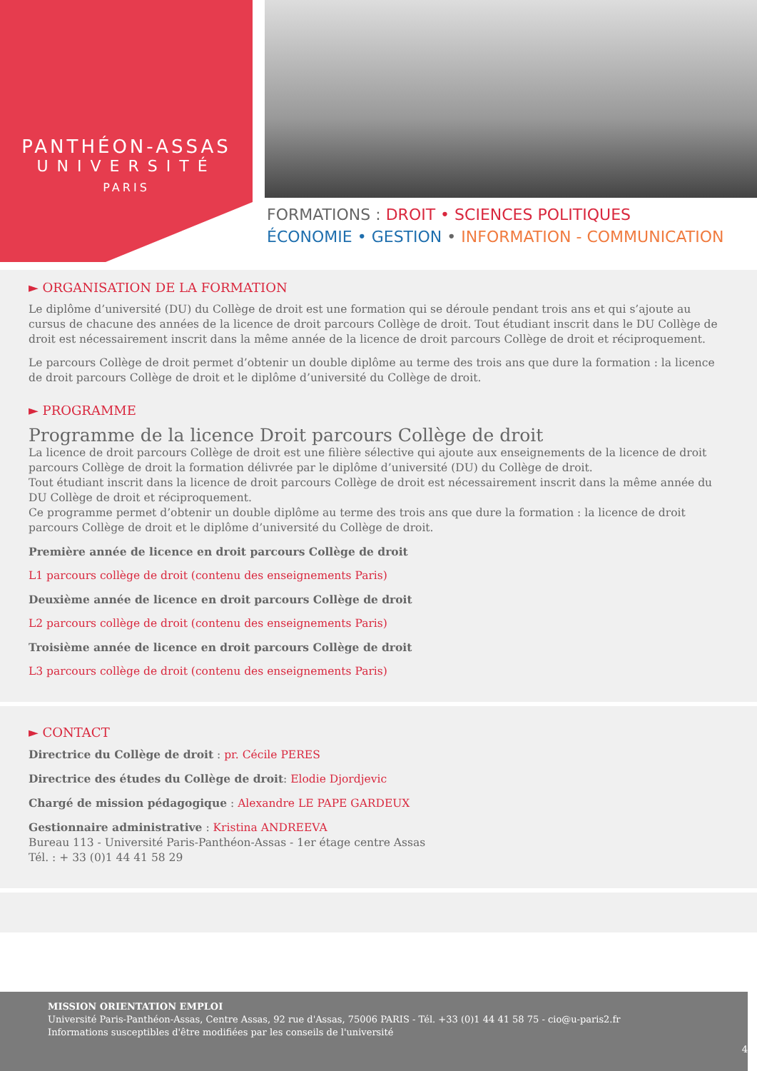PANTHÉON-ASSAS
UNIVERSITÉ
PARIS
FORMATIONS : DROIT • SCIENCES POLITIQUES
ÉCONOMIE • GESTION • INFORMATION - COMMUNICATION
► ORGANISATION DE LA FORMATION
Le diplôme d’université (DU) du Collège de droit est une formation qui se déroule pendant trois ans et qui s’ajoute au cursus de chacune des années de la licence de droit parcours Collège de droit. Tout étudiant inscrit dans le DU Collège de droit est nécessairement inscrit dans la même année de la licence de droit parcours Collège de droit et réciproquement.
Le parcours Collège de droit permet d’obtenir un double diplôme au terme des trois ans que dure la formation : la licence de droit parcours Collège de droit et le diplôme d’université du Collège de droit.
► PROGRAMME
Programme de la licence Droit parcours Collège de droit
La licence de droit parcours Collège de droit est une filière sélective qui ajoute aux enseignements de la licence de droit parcours Collège de droit la formation délivrée par le diplôme d’université (DU) du Collège de droit.
Tout étudiant inscrit dans la licence de droit parcours Collège de droit est nécessairement inscrit dans la même année du DU Collège de droit et réciproquement.
Ce programme permet d’obtenir un double diplôme au terme des trois ans que dure la formation : la licence de droit parcours Collège de droit et le diplôme d’université du Collège de droit.
Première année de licence en droit parcours Collège de droit
L1 parcours collège de droit (contenu des enseignements Paris)
Deuxième année de licence en droit parcours Collège de droit
L2 parcours collège de droit (contenu des enseignements Paris)
Troisième année de licence en droit parcours Collège de droit
L3 parcours collège de droit (contenu des enseignements Paris)
► CONTACT
Directrice du Collège de droit : pr. Cécile PERES
Directrice des études du Collège de droit: Elodie Djordjevic
Chargé de mission pédagogique : Alexandre LE PAPE GARDEUX
Gestionnaire administrative : Kristina ANDREEVA
Bureau 113 - Université Paris-Panthéon-Assas - 1er étage centre Assas
Tél. : + 33 (0)1 44 41 58 29
MISSION ORIENTATION EMPLOI
Université Paris-Panthéon-Assas, Centre Assas, 92 rue d'Assas, 75006 PARIS - Tél. +33 (0)1 44 41 58 75 - cio@u-paris2.fr
Informations susceptibles d'être modifiées par les conseils de l'université
4